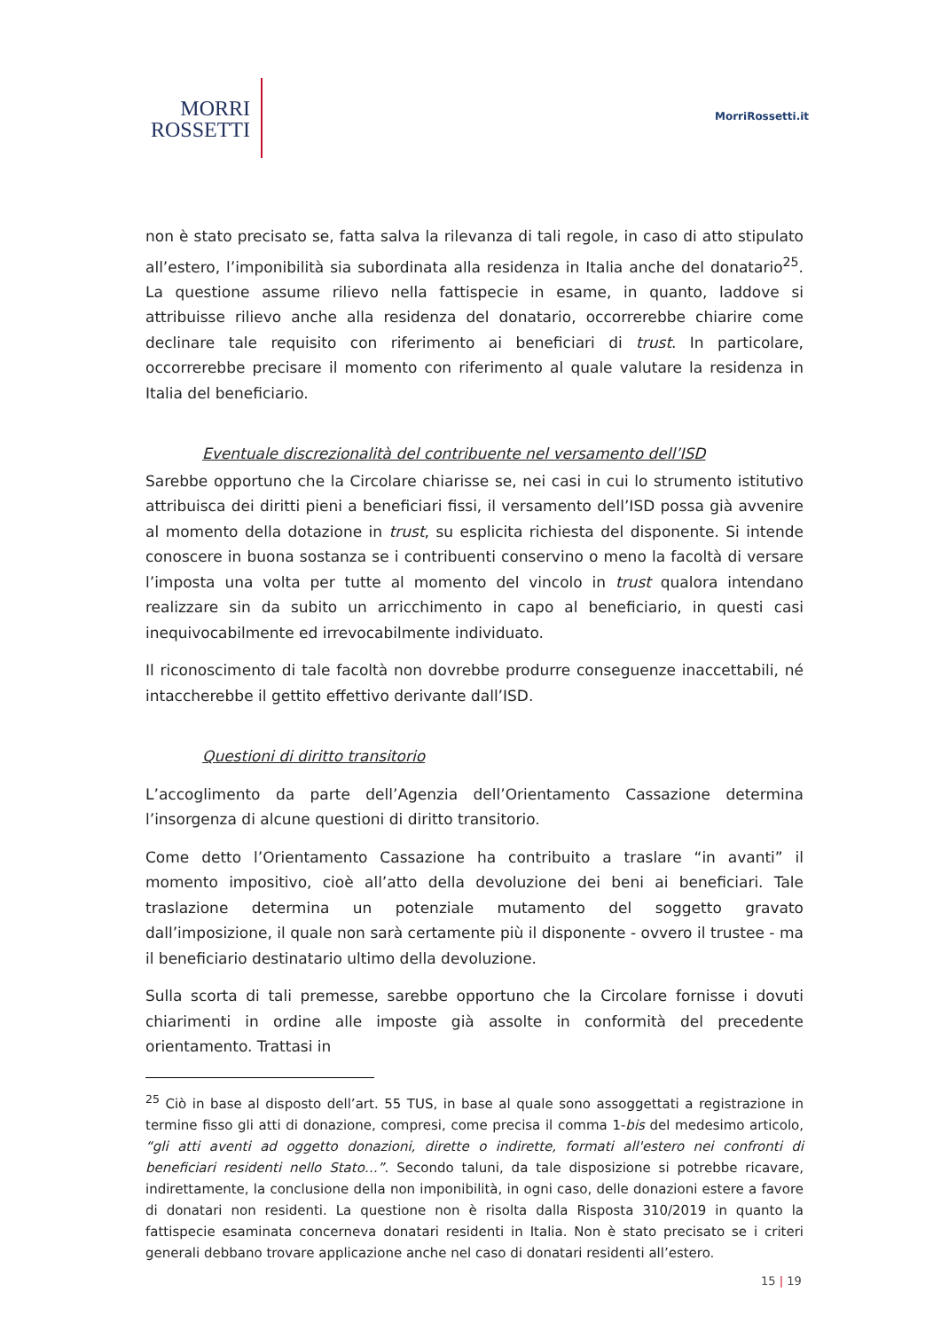MORRI
ROSSETTI
MorriRossetti.it
non è stato precisato se, fatta salva la rilevanza di tali regole, in caso di atto stipulato all’estero, l’imponibilità sia subordinata alla residenza in Italia anche del donatario<sup>25</sup>. La questione assume rilievo nella fattispecie in esame, in quanto, laddove si attribuisse rilievo anche alla residenza del donatario, occorrerebbe chiarire come declinare tale requisito con riferimento ai beneficiari di trust. In particolare, occorrerebbe precisare il momento con riferimento al quale valutare la residenza in Italia del beneficiario.
Eventuale discrezionalità del contribuente nel versamento dell’ISD
Sarebbe opportuno che la Circolare chiarisse se, nei casi in cui lo strumento istitutivo attribuisca dei diritti pieni a beneficiari fissi, il versamento dell’ISD possa già avvenire al momento della dotazione in trust, su esplicita richiesta del disponente. Si intende conoscere in buona sostanza se i contribuenti conservino o meno la facoltà di versare l’imposta una volta per tutte al momento del vincolo in trust qualora intendano realizzare sin da subito un arricchimento in capo al beneficiario, in questi casi inequivocabilmente ed irrevocabilmente individuato.
Il riconoscimento di tale facoltà non dovrebbe produrre conseguenze inaccettabili, né intaccherebbe il gettito effettivo derivante dall’ISD.
Questioni di diritto transitorio
L’accoglimento da parte dell’Agenzia dell’Orientamento Cassazione determina l’insorgenza di alcune questioni di diritto transitorio.
Come detto l’Orientamento Cassazione ha contribuito a traslare “in avanti” il momento impositivo, cioè all’atto della devoluzione dei beni ai beneficiari. Tale traslazione determina un potenziale mutamento del soggetto gravato dall’imposizione, il quale non sarà certamente più il disponente - ovvero il trustee - ma il beneficiario destinatario ultimo della devoluzione.
Sulla scorta di tali premesse, sarebbe opportuno che la Circolare fornisse i dovuti chiarimenti in ordine alle imposte già assolte in conformità del precedente orientamento. Trattasi in
<sup>25</sup> Ciò in base al disposto dell’art. 55 TUS, in base al quale sono assoggettati a registrazione in termine fisso gli atti di donazione, compresi, come precisa il comma 1-bis del medesimo articolo, “gli atti aventi ad oggetto donazioni, dirette o indirette, formati all'estero nei confronti di beneficiari residenti nello Stato…”. Secondo taluni, da tale disposizione si potrebbe ricavare, indirettamente, la conclusione della non imponibilità, in ogni caso, delle donazioni estere a favore di donatari non residenti. La questione non è risolta dalla Risposta 310/2019 in quanto la fattispecie esaminata concerneva donatari residenti in Italia. Non è stato precisato se i criteri generali debbano trovare applicazione anche nel caso di donatari residenti all’estero.
15 | 19